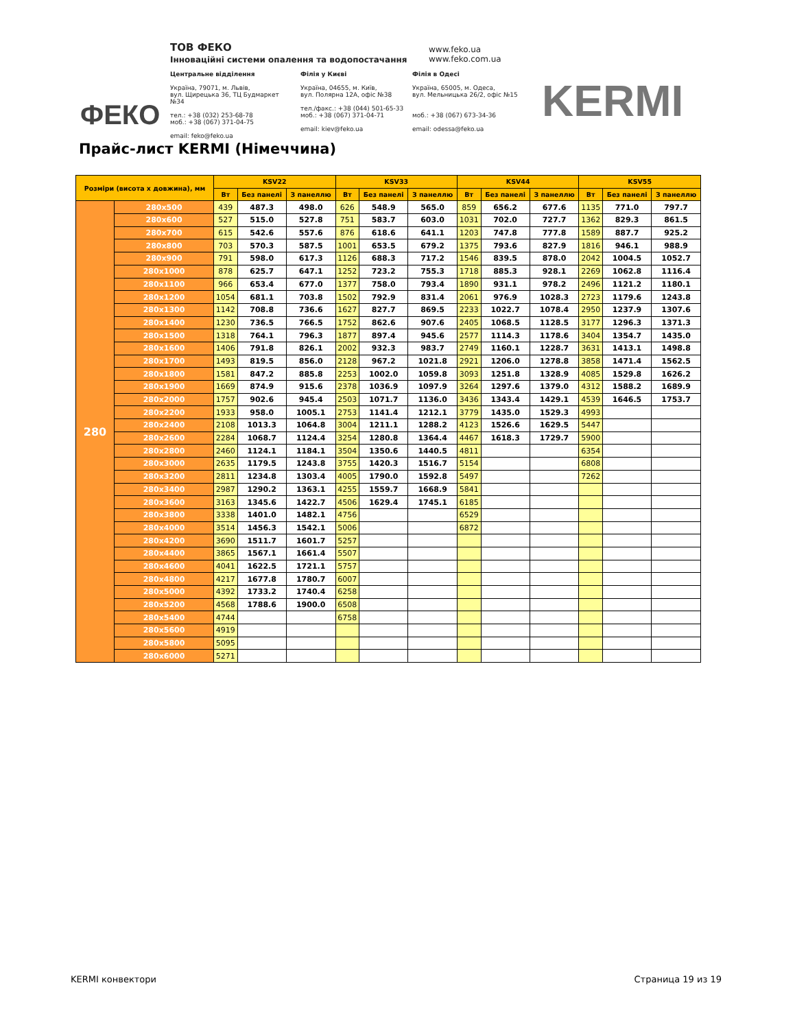ТОВ ФЕКО
Інноваційні системи опалення та водопостачання
www.feko.ua
www.feko.com.ua
Центральне відділення
Україна, 79071, м. Львів,
вул. Щирецька 36, ТЦ Будмаркет №34
тел.: +38 (032) 253-68-78
моб.: +38 (067) 371-04-75
email: feko@feko.ua
Філія у Києві
Україна, 04655, м. Київ,
вул. Полярна 12А, офіс №38
тел./факс.: +38 (044) 501-65-33
моб.: +38 (067) 371-04-71
email: kiev@feko.ua
Філія в Одесі
Україна, 65005, м. Одеса,
вул. Мельницька 26/2, офіс №15
моб.: +38 (067) 673-34-36
email: odessa@feko.ua
ФЕКО KERMI
Прайс-лист KERMI (Німеччина)
| Розміри (висота х довжина), мм | | KSV22 | | | KSV33 | | | KSV44 | | | KSV55 | | |
| --- | --- | --- | --- | --- | --- | --- | --- | --- | --- | --- | --- | --- | --- |
| | | Вт | Без панелі | З панеллю | Вт | Без панелі | З панеллю | Вт | Без панелі | З панеллю | Вт | Без панелі | З панеллю |
| 280 | 280x500 | 439 | 487.3 | 498.0 | 626 | 548.9 | 565.0 | 859 | 656.2 | 677.6 | 1135 | 771.0 | 797.7 |
| | 280x600 | 527 | 515.0 | 527.8 | 751 | 583.7 | 603.0 | 1031 | 702.0 | 727.7 | 1362 | 829.3 | 861.5 |
| | 280x700 | 615 | 542.6 | 557.6 | 876 | 618.6 | 641.1 | 1203 | 747.8 | 777.8 | 1589 | 887.7 | 925.2 |
| | 280x800 | 703 | 570.3 | 587.5 | 1001 | 653.5 | 679.2 | 1375 | 793.6 | 827.9 | 1816 | 946.1 | 988.9 |
| | 280x900 | 791 | 598.0 | 617.3 | 1126 | 688.3 | 717.2 | 1546 | 839.5 | 878.0 | 2042 | 1004.5 | 1052.7 |
| | 280x1000 | 878 | 625.7 | 647.1 | 1252 | 723.2 | 755.3 | 1718 | 885.3 | 928.1 | 2269 | 1062.8 | 1116.4 |
| | 280x1100 | 966 | 653.4 | 677.0 | 1377 | 758.0 | 793.4 | 1890 | 931.1 | 978.2 | 2496 | 1121.2 | 1180.1 |
| | 280x1200 | 1054 | 681.1 | 703.8 | 1502 | 792.9 | 831.4 | 2061 | 976.9 | 1028.3 | 2723 | 1179.6 | 1243.8 |
| | 280x1300 | 1142 | 708.8 | 736.6 | 1627 | 827.7 | 869.5 | 2233 | 1022.7 | 1078.4 | 2950 | 1237.9 | 1307.6 |
| | 280x1400 | 1230 | 736.5 | 766.5 | 1752 | 862.6 | 907.6 | 2405 | 1068.5 | 1128.5 | 3177 | 1296.3 | 1371.3 |
| | 280x1500 | 1318 | 764.1 | 796.3 | 1877 | 897.4 | 945.6 | 2577 | 1114.3 | 1178.6 | 3404 | 1354.7 | 1435.0 |
| | 280x1600 | 1406 | 791.8 | 826.1 | 2002 | 932.3 | 983.7 | 2749 | 1160.1 | 1228.7 | 3631 | 1413.1 | 1498.8 |
| | 280x1700 | 1493 | 819.5 | 856.0 | 2128 | 967.2 | 1021.8 | 2921 | 1206.0 | 1278.8 | 3858 | 1471.4 | 1562.5 |
| | 280x1800 | 1581 | 847.2 | 885.8 | 2253 | 1002.0 | 1059.8 | 3093 | 1251.8 | 1328.9 | 4085 | 1529.8 | 1626.2 |
| | 280x1900 | 1669 | 874.9 | 915.6 | 2378 | 1036.9 | 1097.9 | 3264 | 1297.6 | 1379.0 | 4312 | 1588.2 | 1689.9 |
| | 280x2000 | 1757 | 902.6 | 945.4 | 2503 | 1071.7 | 1136.0 | 3436 | 1343.4 | 1429.1 | 4539 | 1646.5 | 1753.7 |
| | 280x2200 | 1933 | 958.0 | 1005.1 | 2753 | 1141.4 | 1212.1 | 3779 | 1435.0 | 1529.3 | 4993 | | |
| | 280x2400 | 2108 | 1013.3 | 1064.8 | 3004 | 1211.1 | 1288.2 | 4123 | 1526.6 | 1629.5 | 5447 | | |
| | 280x2600 | 2284 | 1068.7 | 1124.4 | 3254 | 1280.8 | 1364.4 | 4467 | 1618.3 | 1729.7 | 5900 | | |
| | 280x2800 | 2460 | 1124.1 | 1184.1 | 3504 | 1350.6 | 1440.5 | 4811 | | | 6354 | | |
| | 280x3000 | 2635 | 1179.5 | 1243.8 | 3755 | 1420.3 | 1516.7 | 5154 | | | 6808 | | |
| | 280x3200 | 2811 | 1234.8 | 1303.4 | 4005 | 1790.0 | 1592.8 | 5497 | | | 7262 | | |
| | 280x3400 | 2987 | 1290.2 | 1363.1 | 4255 | 1559.7 | 1668.9 | 5841 | | | | | |
| | 280x3600 | 3163 | 1345.6 | 1422.7 | 4506 | 1629.4 | 1745.1 | 6185 | | | | | |
| | 280x3800 | 3338 | 1401.0 | 1482.1 | 4756 | | | 6529 | | | | | |
| | 280x4000 | 3514 | 1456.3 | 1542.1 | 5006 | | | 6872 | | | | | |
| | 280x4200 | 3690 | 1511.7 | 1601.7 | 5257 | | | | | | | | |
| | 280x4400 | 3865 | 1567.1 | 1661.4 | 5507 | | | | | | | | |
| | 280x4600 | 4041 | 1622.5 | 1721.1 | 5757 | | | | | | | | |
| | 280x4800 | 4217 | 1677.8 | 1780.7 | 6007 | | | | | | | | |
| | 280x5000 | 4392 | 1733.2 | 1740.4 | 6258 | | | | | | | | |
| | 280x5200 | 4568 | 1788.6 | 1900.0 | 6508 | | | | | | | | |
| | 280x5400 | 4744 | | | 6758 | | | | | | | | |
| | 280x5600 | 4919 | | | | | | | | | | | |
| | 280x5800 | 5095 | | | | | | | | | | | |
| | 280x6000 | 5271 | | | | | | | | | | | |
KERMI конвектори Страница 19 из 19